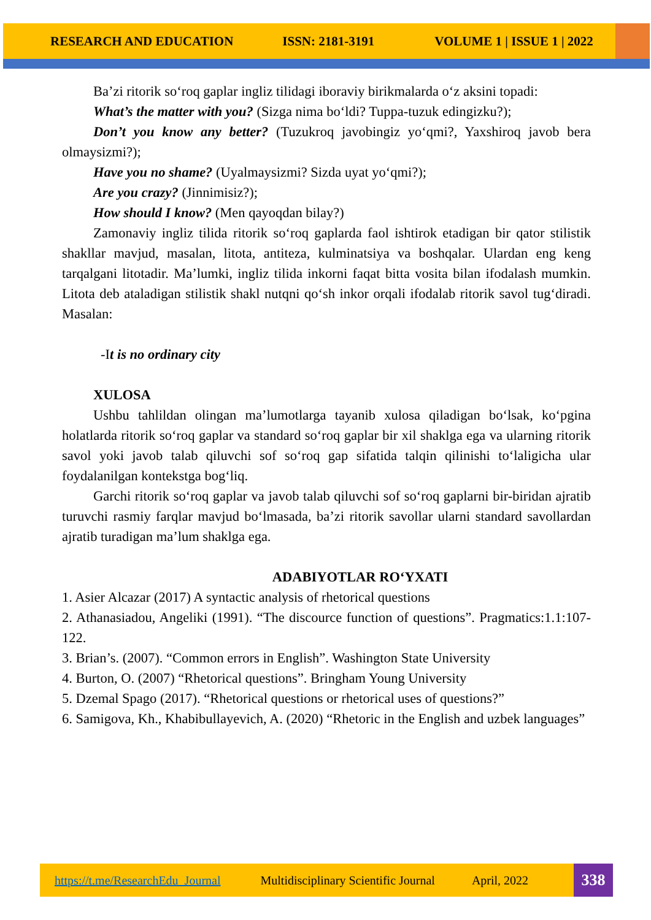RESEARCH AND EDUCATION ISSN: 2181-3191 VOLUME 1 | ISSUE 1 | 2022
Ba’zi ritorik so‘roq gaplar ingliz tilidagi iboraviy birikmalarda o‘z aksini topadi:
What’s the matter with you? (Sizga nima bo‘ldi? Tuppa-tuzuk edingizku?);
Don’t you know any better? (Tuzukroq javobingiz yo‘qmi?, Yaxshiroq javob bera olmaysizmi?);
Have you no shame? (Uyalmaysizmi? Sizda uyat yo‘qmi?);
Are you crazy? (Jinnimisiz?);
How should I know? (Men qayoqdan bilay?)
Zamonaviy ingliz tilida ritorik so‘roq gaplarda faol ishtirok etadigan bir qator stilistik shakllar mavjud, masalan, litota, antiteza, kulminatsiya va boshqalar. Ulardan eng keng tarqalgani litotadir. Ma’lumki, ingliz tilida inkorni faqat bitta vosita bilan ifodalash mumkin. Litota deb ataladigan stilistik shakl nutqni qo‘sh inkor orqali ifodalab ritorik savol tug‘diradi. Masalan:
-It is no ordinary city
XULOSA
Ushbu tahlildan olingan ma’lumotlarga tayanib xulosa qiladigan bo‘lsak, ko‘pgina holatlarda ritorik so‘roq gaplar va standard so‘roq gaplar bir xil shaklga ega va ularning ritorik savol yoki javob talab qiluvchi sof so‘roq gap sifatida talqin qilinishi to‘laligicha ular foydalanilgan kontekstga bog‘liq.
Garchi ritorik so‘roq gaplar va javob talab qiluvchi sof so‘roq gaplarni bir-biridan ajratib turuvchi rasmiy farqlar mavjud bo‘lmasada, ba’zi ritorik savollar ularni standard savollardan ajratib turadigan ma’lum shaklga ega.
ADABIYOTLAR RO‘YXATI
1. Asier Alcazar (2017) A syntactic analysis of rhetorical questions
2. Athanasiadou, Angeliki (1991). “The discource function of questions”. Pragmatics:1.1:107-122.
3. Brian’s. (2007). “Common errors in English”. Washington State University
4. Burton, O. (2007) “Rhetorical questions”. Bringham Young University
5. Dzemal Spago (2017). “Rhetorical questions or rhetorical uses of questions?”
6. Samigova, Kh., Khabibullayevich, A. (2020) “Rhetoric in the English and uzbek languages”
https://t.me/ResearchEdu_Journal Multidisciplinary Scientific Journal April, 2022
338